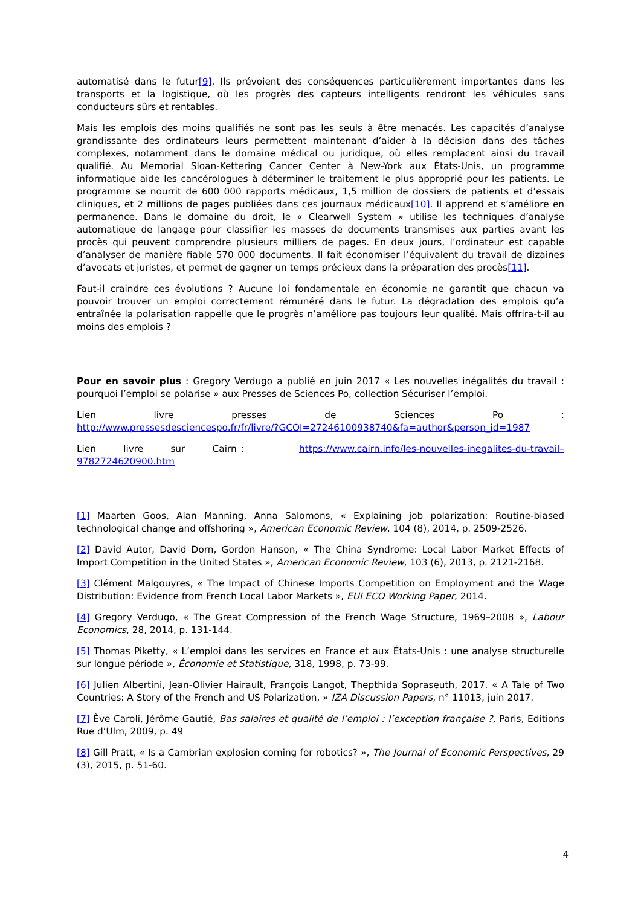automatisé dans le futur[9]. Ils prévoient des conséquences particulièrement importantes dans les transports et la logistique, où les progrès des capteurs intelligents rendront les véhicules sans conducteurs sûrs et rentables.
Mais les emplois des moins qualifiés ne sont pas les seuls à être menacés. Les capacités d’analyse grandissante des ordinateurs leurs permettent maintenant d’aider à la décision dans des tâches complexes, notamment dans le domaine médical ou juridique, où elles remplacent ainsi du travail qualifié. Au Memorial Sloan-Kettering Cancer Center à New-York aux États-Unis, un programme informatique aide les cancérologues à déterminer le traitement le plus approprié pour les patients. Le programme se nourrit de 600 000 rapports médicaux, 1,5 million de dossiers de patients et d’essais cliniques, et 2 millions de pages publiées dans ces journaux médicaux[10]. Il apprend et s’améliore en permanence. Dans le domaine du droit, le « Clearwell System » utilise les techniques d’analyse automatique de langage pour classifier les masses de documents transmises aux parties avant les procès qui peuvent comprendre plusieurs milliers de pages. En deux jours, l’ordinateur est capable d’analyser de manière fiable 570 000 documents. Il fait économiser l’équivalent du travail de dizaines d’avocats et juristes, et permet de gagner un temps précieux dans la préparation des procès[11].
Faut-il craindre ces évolutions ? Aucune loi fondamentale en économie ne garantit que chacun va pouvoir trouver un emploi correctement rémunéré dans le futur. La dégradation des emplois qu’a entraînée la polarisation rappelle que le progrès n’améliore pas toujours leur qualité. Mais offrira-t-il au moins des emplois ?
Pour en savoir plus : Gregory Verdugo a publié en juin 2017 « Les nouvelles inégalités du travail : pourquoi l’emploi se polarise » aux Presses de Sciences Po, collection Sécuriser l’emploi.
Lien livre presses de Sciences Po :
http://www.pressesdesciencespo.fr/fr/livre/?GCOI=27246100938740&fa=author&person_id=1987
Lien livre sur Cairn : https://www.cairn.info/les-nouvelles-inegalites-du-travail–9782724620900.htm
[1] Maarten Goos, Alan Manning, Anna Salomons, « Explaining job polarization: Routine-biased technological change and offshoring », American Economic Review, 104 (8), 2014, p. 2509-2526.
[2] David Autor, David Dorn, Gordon Hanson, « The China Syndrome: Local Labor Market Effects of Import Competition in the United States », American Economic Review, 103 (6), 2013, p. 2121-2168.
[3] Clément Malgouyres, « The Impact of Chinese Imports Competition on Employment and the Wage Distribution: Evidence from French Local Labor Markets », EUI ECO Working Paper, 2014.
[4] Gregory Verdugo, « The Great Compression of the French Wage Structure, 1969–2008 », Labour Economics, 28, 2014, p. 131-144.
[5] Thomas Piketty, « L’emploi dans les services en France et aux États-Unis : une analyse structurelle sur longue période », Économie et Statistique, 318, 1998, p. 73-99.
[6] Julien Albertini, Jean-Olivier Hairault, François Langot, Thepthida Sopraseuth, 2017. « A Tale of Two Countries: A Story of the French and US Polarization, » IZA Discussion Papers, n° 11013, juin 2017.
[7] Ève Caroli, Jérôme Gautié, Bas salaires et qualité de l’emploi : l’exception française ?, Paris, Editions Rue d’Ulm, 2009, p. 49
[8] Gill Pratt, « Is a Cambrian explosion coming for robotics? », The Journal of Economic Perspectives, 29 (3), 2015, p. 51-60.
4